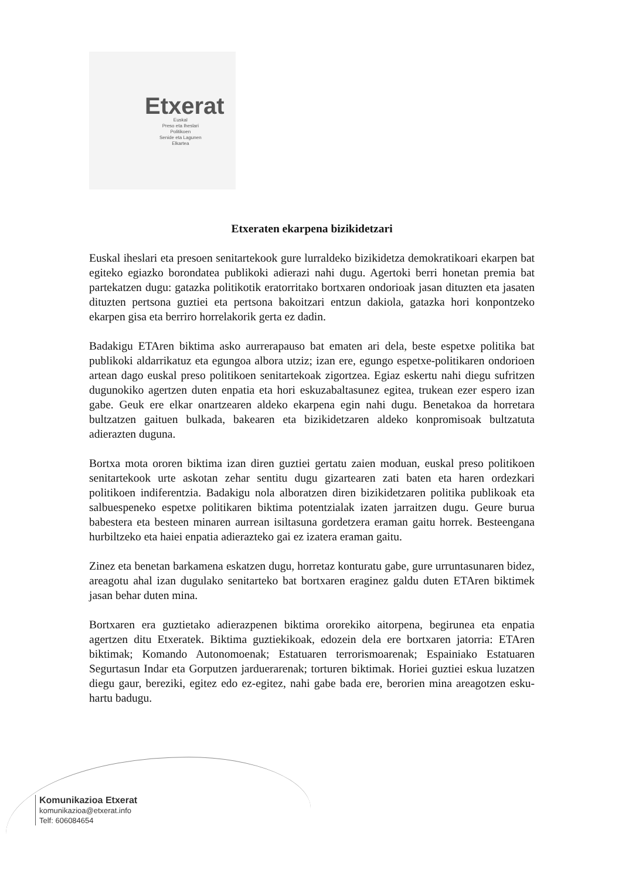Etxerat
Euskal
Preso eta Iheslari
Politikoen
Senide eta Lagunen
Elkartea
Etxeraten ekarpena bizikidetzari
Euskal iheslari eta presoen senitartekook gure lurraldeko bizikidetza demokratikoari ekarpen bat egiteko egiazko borondatea publikoki adierazi nahi dugu. Agertoki berri honetan premia bat partekatzen dugu: gatazka politikotik eratorritako bortxaren ondorioak jasan dituzten eta jasaten dituzten pertsona guztiei eta pertsona bakoitzari entzun dakiola, gatazka hori konpontzeko ekarpen gisa eta berriro horrelakorik gerta ez dadin.
Badakigu ETAren biktima asko aurrerapauso bat ematen ari dela, beste espetxe politika bat publikoki aldarrikatuz eta egungoa albora utziz; izan ere, egungo espetxe-politikaren ondorioen artean dago euskal preso politikoen senitartekoak zigortzea. Egiaz eskertu nahi diegu sufritzen dugunokiko agertzen duten enpatia eta hori eskuzabaltasunez egitea, trukean ezer espero izan gabe. Geuk ere elkar onartzearen aldeko ekarpena egin nahi dugu. Benetakoa da horretara bultzatzen gaituen bulkada, bakearen eta bizikidetzaren aldeko konpromisoak bultzatuta adierazten duguna.
Bortxa mota ororen biktima izan diren guztiei gertatu zaien moduan, euskal preso politikoen senitartekook urte askotan zehar sentitu dugu gizartearen zati baten eta haren ordezkari politikoen indiferentzia. Badakigu nola alboratzen diren bizikidetzaren politika publikoak eta salbuespeneko espetxe politikaren biktima potentzialak izaten jarraitzen dugu. Geure burua babestera eta besteen minaren aurrean isiltasuna gordetzera eraman gaitu horrek. Besteengana hurbiltzeko eta haiei enpatia adierazteko gai ez izatera eraman gaitu.
Zinez eta benetan barkamena eskatzen dugu, horretaz konturatu gabe, gure urruntasunaren bidez, areagotu ahal izan dugulako senitarteko bat bortxaren eraginez galdu duten ETAren biktimek jasan behar duten mina.
Bortxaren era guztietako adierazpenen biktima ororekiko aitorpena, begirunea eta enpatia agertzen ditu Etxeratek. Biktima guztiekikoak, edozein dela ere bortxaren jatorria: ETAren biktimak; Komando Autonomoenak; Estatuaren terrorismoarenak; Espainiako Estatuaren Segurtasun Indar eta Gorputzen jarduerarenak; torturen biktimak. Horiei guztiei eskua luzatzen diegu gaur, bereziki, egitez edo ez-egitez, nahi gabe bada ere, berorien mina areagotzen esku-hartu badugu.
Komunikazioa Etxerat
komunikazioa@etxerat.info
Telf: 606084654